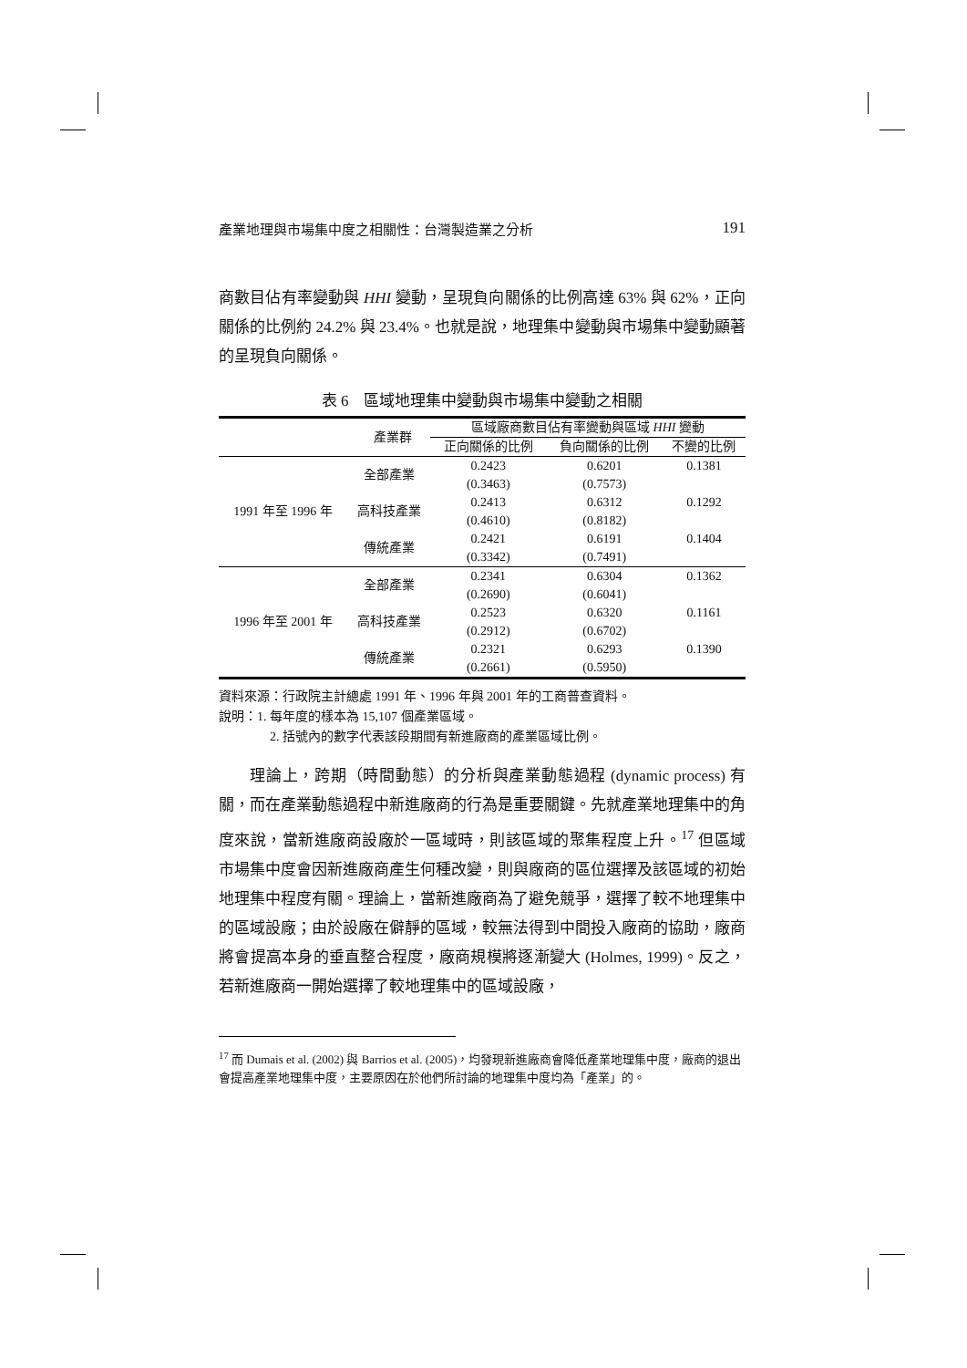產業地理與市場集中度之相關性：台灣製造業之分析 191
商數目佔有率變動與 HHI 變動，呈現負向關係的比例高達 63% 與 62%，正向關係的比例約 24.2% 與 23.4%。也就是說，地理集中變動與市場集中變動顯著的呈現負向關係。
表 6　區域地理集中變動與市場集中變動之相關
| 產業群 | | 區域廠商數目佔有率變動與區域 HHI 變動 | | |
| --- | --- | --- | --- | --- |
| | | 正向關係的比例 | 負向關係的比例 | 不變的比例 |
| 1991 年至 1996 年 | 全部產業 | 0.2423 | 0.6201 | 0.1381 |
| | | (0.3463) | (0.7573) | |
| | 高科技產業 | 0.2413 | 0.6312 | 0.1292 |
| | | (0.4610) | (0.8182) | |
| | 傳統產業 | 0.2421 | 0.6191 | 0.1404 |
| | | (0.3342) | (0.7491) | |
| 1996 年至 2001 年 | 全部產業 | 0.2341 | 0.6304 | 0.1362 |
| | | (0.2690) | (0.6041) | |
| | 高科技產業 | 0.2523 | 0.6320 | 0.1161 |
| | | (0.2912) | (0.6702) | |
| | 傳統產業 | 0.2321 | 0.6293 | 0.1390 |
| | | (0.2661) | (0.5950) | |
資料來源：行政院主計總處 1991 年、1996 年與 2001 年的工商普查資料。
說明：1. 每年度的樣本為 15,107 個產業區域。
2. 括號內的數字代表該段期間有新進廠商的產業區域比例。
理論上，跨期（時間動態）的分析與產業動態過程 (dynamic process) 有關，而在產業動態過程中新進廠商的行為是重要關鍵。先就產業地理集中的角度來說，當新進廠商設廠於一區域時，則該區域的聚集程度上升。<sup>17</sup> 但區域市場集中度會因新進廠商產生何種改變，則與廠商的區位選擇及該區域的初始地理集中程度有關。理論上，當新進廠商為了避免競爭，選擇了較不地理集中的區域設廠；由於設廠在僻靜的區域，較無法得到中間投入廠商的協助，廠商將會提高本身的垂直整合程度，廠商規模將逐漸變大 (Holmes, 1999)。反之，若新進廠商一開始選擇了較地理集中的區域設廠，
<sup>17</sup> 而 Dumais et al. (2002) 與 Barrios et al. (2005)，均發現新進廠商會降低產業地理集中度，廠商的退出會提高產業地理集中度，主要原因在於他們所討論的地理集中度均為「產業」的。